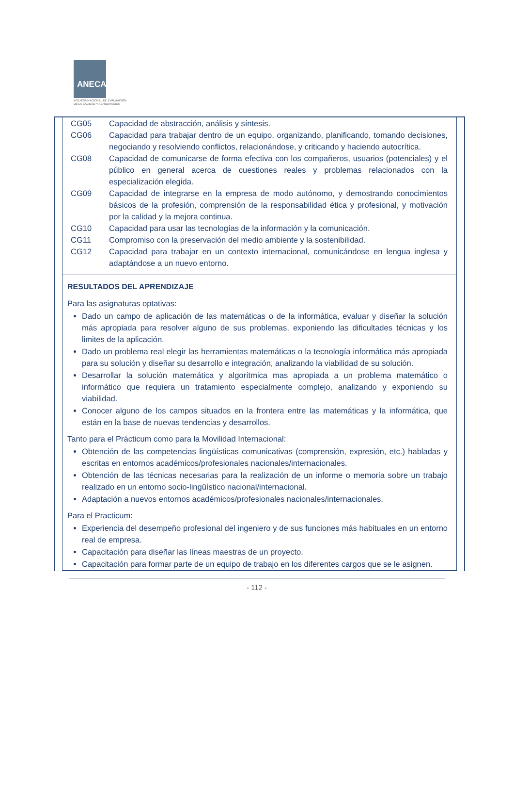ANECA
AGENCIA NACIONAL DE EVALUACIÓN
DE LA CALIDAD Y ACREDITACIÓN
| CG05 | Capacidad de abstracción, análisis y síntesis. |
| CG06 | Capacidad para trabajar dentro de un equipo, organizando, planificando, tomando decisiones, negociando y resolviendo conflictos, relacionándose, y criticando y haciendo autocrítica. |
| CG08 | Capacidad de comunicarse de forma efectiva con los compañeros, usuarios (potenciales) y el público en general acerca de cuestiones reales y problemas relacionados con la especialización elegida. |
| CG09 | Capacidad de integrarse en la empresa de modo autónomo, y demostrando conocimientos básicos de la profesión, comprensión de la responsabilidad ética y profesional, y motivación por la calidad y la mejora continua. |
| CG10 | Capacidad para usar las tecnologías de la información y la comunicación. |
| CG11 | Compromiso con la preservación del medio ambiente y la sostenibilidad. |
| CG12 | Capacidad para trabajar en un contexto internacional, comunicándose en lengua inglesa y adaptándose a un nuevo entorno. |
RESULTADOS DEL APRENDIZAJE
Para las asignaturas optativas:
Dado un campo de aplicación de las matemáticas o de la informática, evaluar y diseñar la solución más apropiada para resolver alguno de sus problemas, exponiendo las dificultades técnicas y los limites de la aplicación.
Dado un problema real elegir las herramientas matemáticas o la tecnología informática más apropiada para su solución y diseñar su desarrollo e integración, analizando la viabilidad de su solución.
Desarrollar la solución matemática y algorítmica mas apropiada a un problema matemático o informático que requiera un tratamiento especialmente complejo, analizando y exponiendo su viabilidad.
Conocer alguno de los campos situados en la frontera entre las matemáticas y la informática, que están en la base de nuevas tendencias y desarrollos.
Tanto para el Prácticum como para la Movilidad Internacional:
Obtención de las competencias lingüísticas comunicativas (comprensión, expresión, etc.) habladas y escritas en entornos académicos/profesionales nacionales/internacionales.
Obtención de las técnicas necesarias para la realización de un informe o memoria sobre un trabajo realizado en un entorno socio-lingüístico nacional/internacional.
Adaptación a nuevos entornos académicos/profesionales nacionales/internacionales.
Para el Practicum:
Experiencia del desempeño profesional del ingeniero y de sus funciones más habituales en un entorno real de empresa.
Capacitación para diseñar las líneas maestras de un proyecto.
Capacitación para formar parte de un equipo de trabajo en los diferentes cargos que se le asignen.
- 112 -